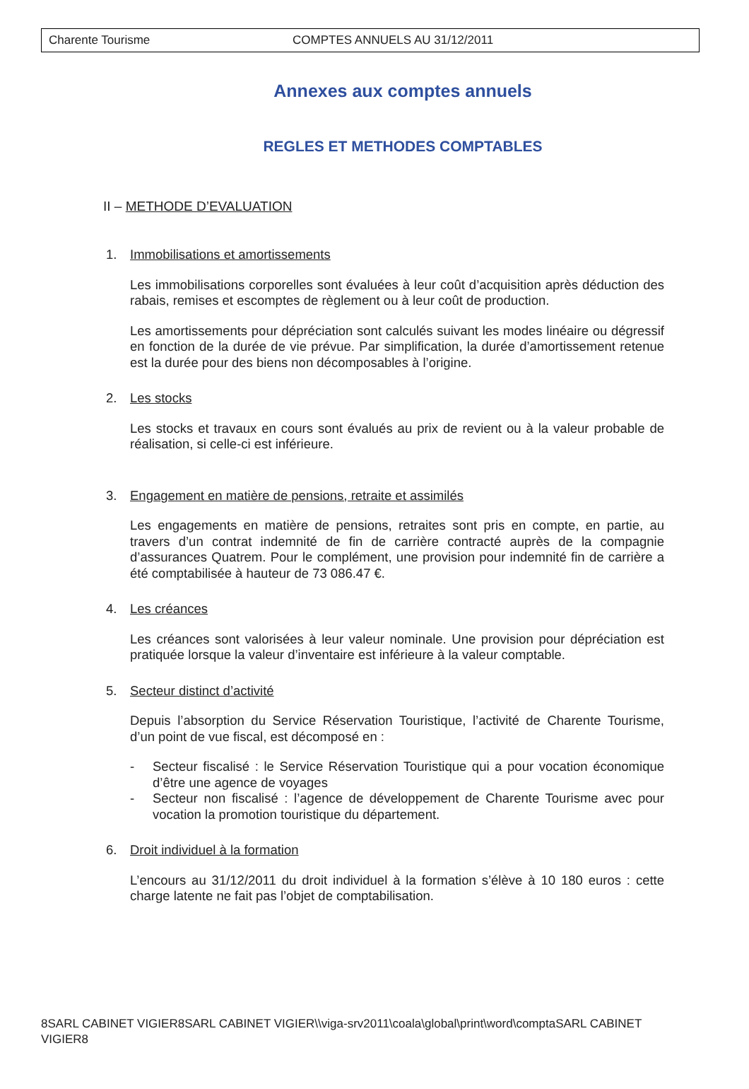Charente Tourisme COMPTES ANNUELS AU 31/12/2011
Annexes aux comptes annuels
REGLES ET METHODES COMPTABLES
II – METHODE D’EVALUATION
1. Immobilisations et amortissements
Les immobilisations corporelles sont évaluées à leur coût d’acquisition après déduction des rabais, remises et escomptes de règlement ou à leur coût de production.
Les amortissements pour dépréciation sont calculés suivant les modes linéaire ou dégressif en fonction de la durée de vie prévue. Par simplification, la durée d’amortissement retenue est la durée pour des biens non décomposables à l’origine.
2. Les stocks
Les stocks et travaux en cours sont évalués au prix de revient ou à la valeur probable de réalisation, si celle-ci est inférieure.
3. Engagement en matière de pensions, retraite et assimilés
Les engagements en matière de pensions, retraites sont pris en compte, en partie, au travers d’un contrat indemnité de fin de carrière contracté auprès de la compagnie d’assurances Quatrem. Pour le complément, une provision pour indemnité fin de carrière a été comptabilisée à hauteur de 73 086.47 €.
4. Les créances
Les créances sont valorisées à leur valeur nominale. Une provision pour dépréciation est pratiquée lorsque la valeur d’inventaire est inférieure à la valeur comptable.
5. Secteur distinct d’activité
Depuis l’absorption du Service Réservation Touristique, l’activité de Charente Tourisme, d’un point de vue fiscal, est décomposé en :
- Secteur fiscalisé : le Service Réservation Touristique qui a pour vocation économique d’être une agence de voyages
- Secteur non fiscalisé : l’agence de développement de Charente Tourisme avec pour vocation la promotion touristique du département.
6. Droit individuel à la formation
L’encours au 31/12/2011 du droit individuel à la formation s’élève à 10 180 euros : cette charge latente ne fait pas l’objet de comptabilisation.
8SARL CABINET VIGIER8SARL CABINET VIGIER\\viga-srv2011\coala\global\print\word\comptaSARL CABINET VIGIER8